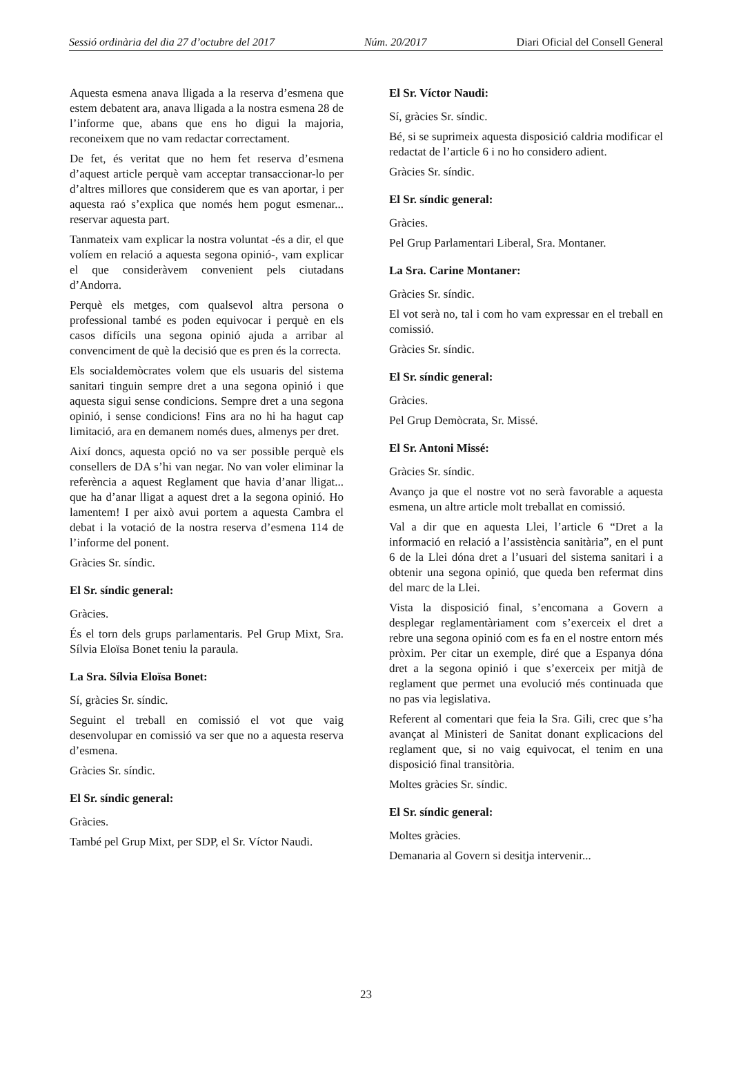Sessió ordinària del dia 27 d’octubre del 2017 Núm. 20/2017 Diari Oficial del Consell General
Aquesta esmena anava lligada a la reserva d’esmena que estem debatent ara, anava lligada a la nostra esmena 28 de l’informe que, abans que ens ho digui la majoria, reconeixem que no vam redactar correctament.
De fet, és veritat que no hem fet reserva d’esmena d’aquest article perquè vam acceptar transaccionar-lo per d’altres millores que considerem que es van aportar, i per aquesta raó s’explica que només hem pogut esmenar... reservar aquesta part.
Tanmateix vam explicar la nostra voluntat -és a dir, el que volíem en relació a aquesta segona opinió-, vam explicar el que consideràvem convenient pels ciutadans d’Andorra.
Perquè els metges, com qualsevol altra persona o professional també es poden equivocar i perquè en els casos difícils una segona opinió ajuda a arribar al convenciment de què la decisió que es pren és la correcta.
Els socialdemòcrates volem que els usuaris del sistema sanitari tinguin sempre dret a una segona opinió i que aquesta sigui sense condicions. Sempre dret a una segona opinió, i sense condicions! Fins ara no hi ha hagut cap limitació, ara en demanem només dues, almenys per dret.
Així doncs, aquesta opció no va ser possible perquè els consellers de DA s’hi van negar. No van voler eliminar la referència a aquest Reglament que havia d’anar lligat... que ha d’anar lligat a aquest dret a la segona opinió. Ho lamentem! I per això avui portem a aquesta Cambra el debat i la votació de la nostra reserva d’esmena 114 de l’informe del ponent.
Gràcies Sr. síndic.
El Sr. síndic general:
Gràcies.
És el torn dels grups parlamentaris. Pel Grup Mixt, Sra. Sílvia Eloïsa Bonet teniu la paraula.
La Sra. Sílvia Eloïsa Bonet:
Sí, gràcies Sr. síndic.
Seguint el treball en comissió el vot que vaig desenvolupar en comissió va ser que no a aquesta reserva d’esmena.
Gràcies Sr. síndic.
El Sr. síndic general:
Gràcies.
També pel Grup Mixt, per SDP, el Sr. Víctor Naudi.
El Sr. Víctor Naudi:
Sí, gràcies Sr. síndic.
Bé, si se suprimeix aquesta disposició caldria modificar el redactat de l’article 6 i no ho considero adient.
Gràcies Sr. síndic.
El Sr. síndic general:
Gràcies.
Pel Grup Parlamentari Liberal, Sra. Montaner.
La Sra. Carine Montaner:
Gràcies Sr. síndic.
El vot serà no, tal i com ho vam expressar en el treball en comissió.
Gràcies Sr. síndic.
El Sr. síndic general:
Gràcies.
Pel Grup Demòcrata, Sr. Missé.
El Sr. Antoni Missé:
Gràcies Sr. síndic.
Avanço ja que el nostre vot no serà favorable a aquesta esmena, un altre article molt treballat en comissió.
Val a dir que en aquesta Llei, l’article 6 “Dret a la informació en relació a l’assistència sanitària”, en el punt 6 de la Llei dóna dret a l’usuari del sistema sanitari i a obtenir una segona opinió, que queda ben refermat dins del marc de la Llei.
Vista la disposició final, s’encomana a Govern a desplegar reglamentàriament com s’exerceix el dret a rebre una segona opinió com es fa en el nostre entorn més pròxim. Per citar un exemple, diré que a Espanya dóna dret a la segona opinió i que s’exerceix per mitjà de reglament que permet una evolució més continuada que no pas via legislativa.
Referent al comentari que feia la Sra. Gili, crec que s’ha avançat al Ministeri de Sanitat donant explicacions del reglament que, si no vaig equivocat, el tenim en una disposició final transitòria.
Moltes gràcies Sr. síndic.
El Sr. síndic general:
Moltes gràcies.
Demanaria al Govern si desitja intervenir...
23